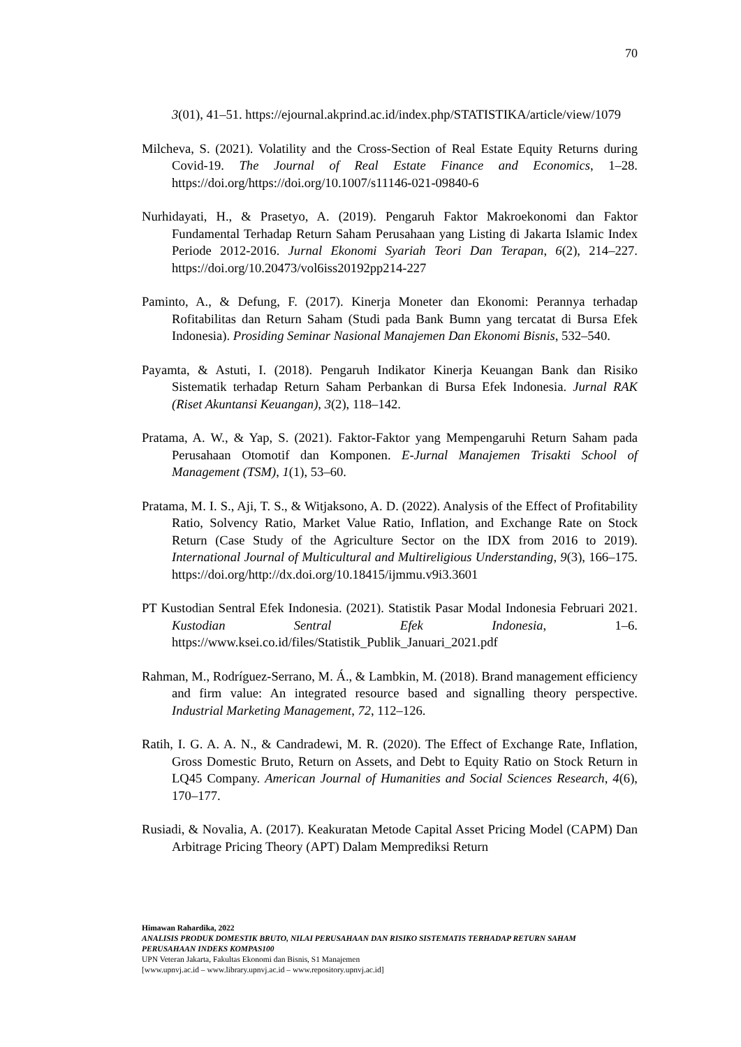70
3(01), 41–51. https://ejournal.akprind.ac.id/index.php/STATISTIKA/article/view/1079
Milcheva, S. (2021). Volatility and the Cross-Section of Real Estate Equity Returns during Covid-19. The Journal of Real Estate Finance and Economics, 1–28. https://doi.org/https://doi.org/10.1007/s11146-021-09840-6
Nurhidayati, H., & Prasetyo, A. (2019). Pengaruh Faktor Makroekonomi dan Faktor Fundamental Terhadap Return Saham Perusahaan yang Listing di Jakarta Islamic Index Periode 2012-2016. Jurnal Ekonomi Syariah Teori Dan Terapan, 6(2), 214–227. https://doi.org/10.20473/vol6iss20192pp214-227
Paminto, A., & Defung, F. (2017). Kinerja Moneter dan Ekonomi: Perannya terhadap Rofitabilitas dan Return Saham (Studi pada Bank Bumn yang tercatat di Bursa Efek Indonesia). Prosiding Seminar Nasional Manajemen Dan Ekonomi Bisnis, 532–540.
Payamta, & Astuti, I. (2018). Pengaruh Indikator Kinerja Keuangan Bank dan Risiko Sistematik terhadap Return Saham Perbankan di Bursa Efek Indonesia. Jurnal RAK (Riset Akuntansi Keuangan), 3(2), 118–142.
Pratama, A. W., & Yap, S. (2021). Faktor-Faktor yang Mempengaruhi Return Saham pada Perusahaan Otomotif dan Komponen. E-Jurnal Manajemen Trisakti School of Management (TSM), 1(1), 53–60.
Pratama, M. I. S., Aji, T. S., & Witjaksono, A. D. (2022). Analysis of the Effect of Profitability Ratio, Solvency Ratio, Market Value Ratio, Inflation, and Exchange Rate on Stock Return (Case Study of the Agriculture Sector on the IDX from 2016 to 2019). International Journal of Multicultural and Multireligious Understanding, 9(3), 166–175. https://doi.org/http://dx.doi.org/10.18415/ijmmu.v9i3.3601
PT Kustodian Sentral Efek Indonesia. (2021). Statistik Pasar Modal Indonesia Februari 2021. Kustodian Sentral Efek Indonesia, 1–6. https://www.ksei.co.id/files/Statistik_Publik_Januari_2021.pdf
Rahman, M., Rodríguez-Serrano, M. Á., & Lambkin, M. (2018). Brand management efficiency and firm value: An integrated resource based and signalling theory perspective. Industrial Marketing Management, 72, 112–126.
Ratih, I. G. A. A. N., & Candradewi, M. R. (2020). The Effect of Exchange Rate, Inflation, Gross Domestic Bruto, Return on Assets, and Debt to Equity Ratio on Stock Return in LQ45 Company. American Journal of Humanities and Social Sciences Research, 4(6), 170–177.
Rusiadi, & Novalia, A. (2017). Keakuratan Metode Capital Asset Pricing Model (CAPM) Dan Arbitrage Pricing Theory (APT) Dalam Memprediksi Return
Himawan Rahardika, 2022
ANALISIS PRODUK DOMESTIK BRUTO, NILAI PERUSAHAAN DAN RISIKO SISTEMATIS TERHADAP RETURN SAHAM PERUSAHAAN INDEKS KOMPAS100
UPN Veteran Jakarta, Fakultas Ekonomi dan Bisnis, S1 Manajemen
[www.upnvj.ac.id – www.library.upnvj.ac.id – www.repository.upnvj.ac.id]